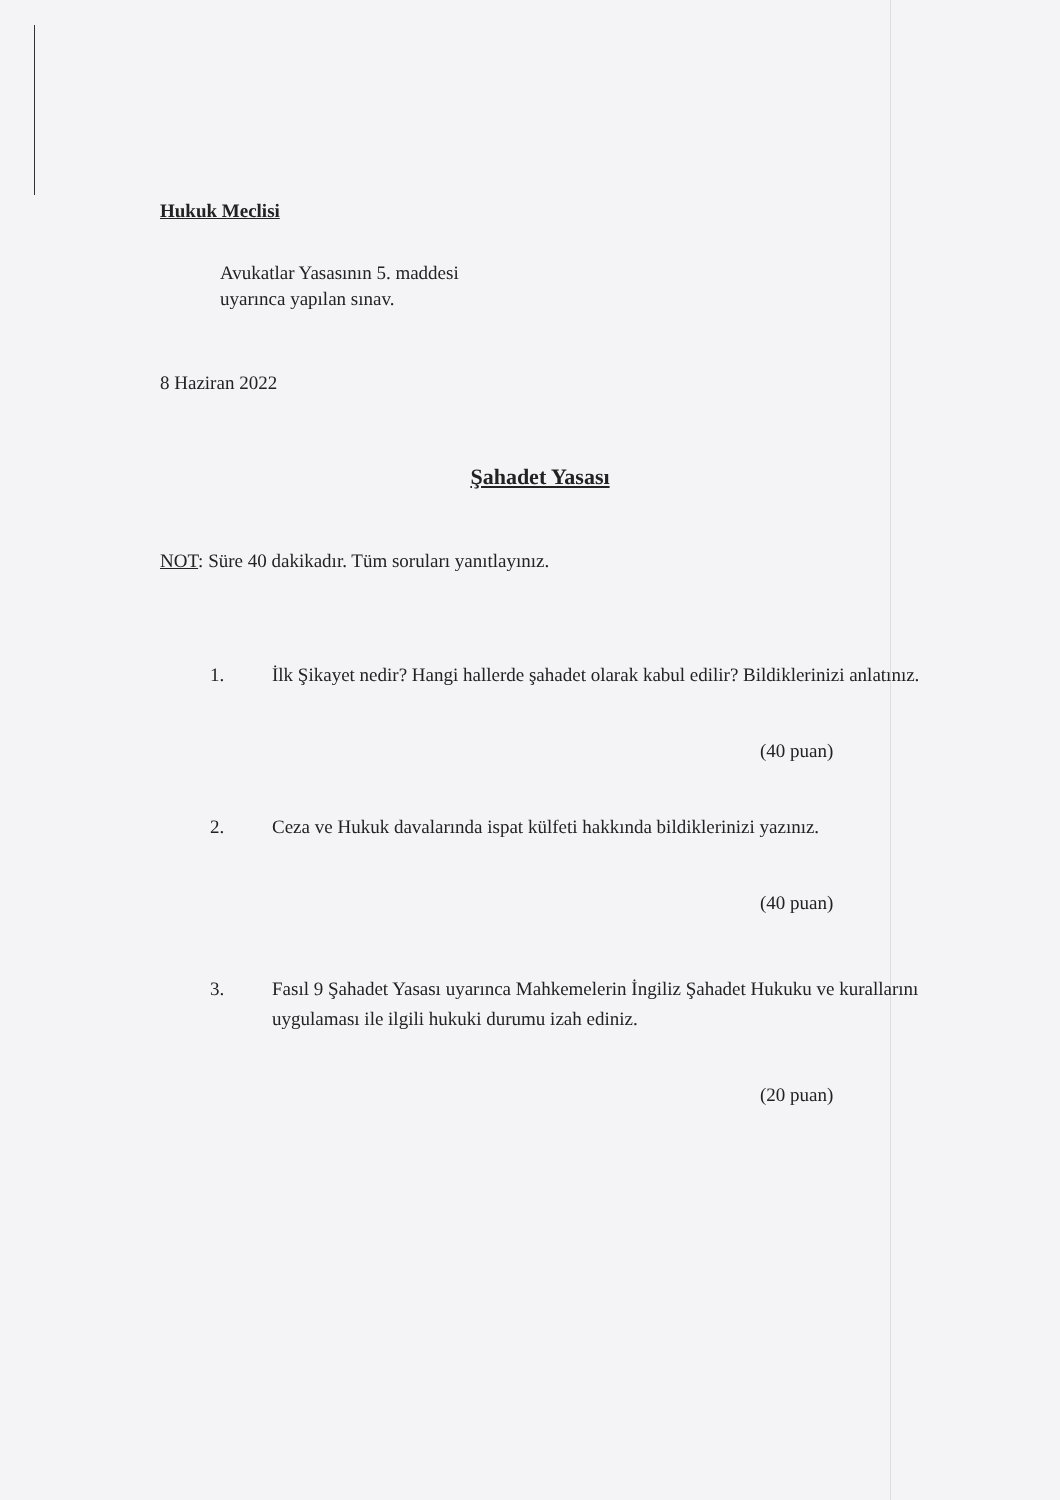Hukuk Meclisi
Avukatlar Yasasının 5. maddesi
uyarınca yapılan sınav.
8 Haziran 2022
Şahadet Yasası
NOT: Süre 40 dakikadır. Tüm soruları yanıtlayınız.
1. İlk Şikayet nedir? Hangi hallerde şahadet olarak kabul edilir? Bildiklerinizi anlatınız.
(40 puan)
2. Ceza ve Hukuk davalarında ispat külfeti hakkında bildiklerinizi yazınız.
(40 puan)
3. Fasıl 9 Şahadet Yasası uyarınca Mahkemelerin İngiliz Şahadet Hukuku ve kurallarını uygulaması ile ilgili hukuki durumu izah ediniz.
(20 puan)